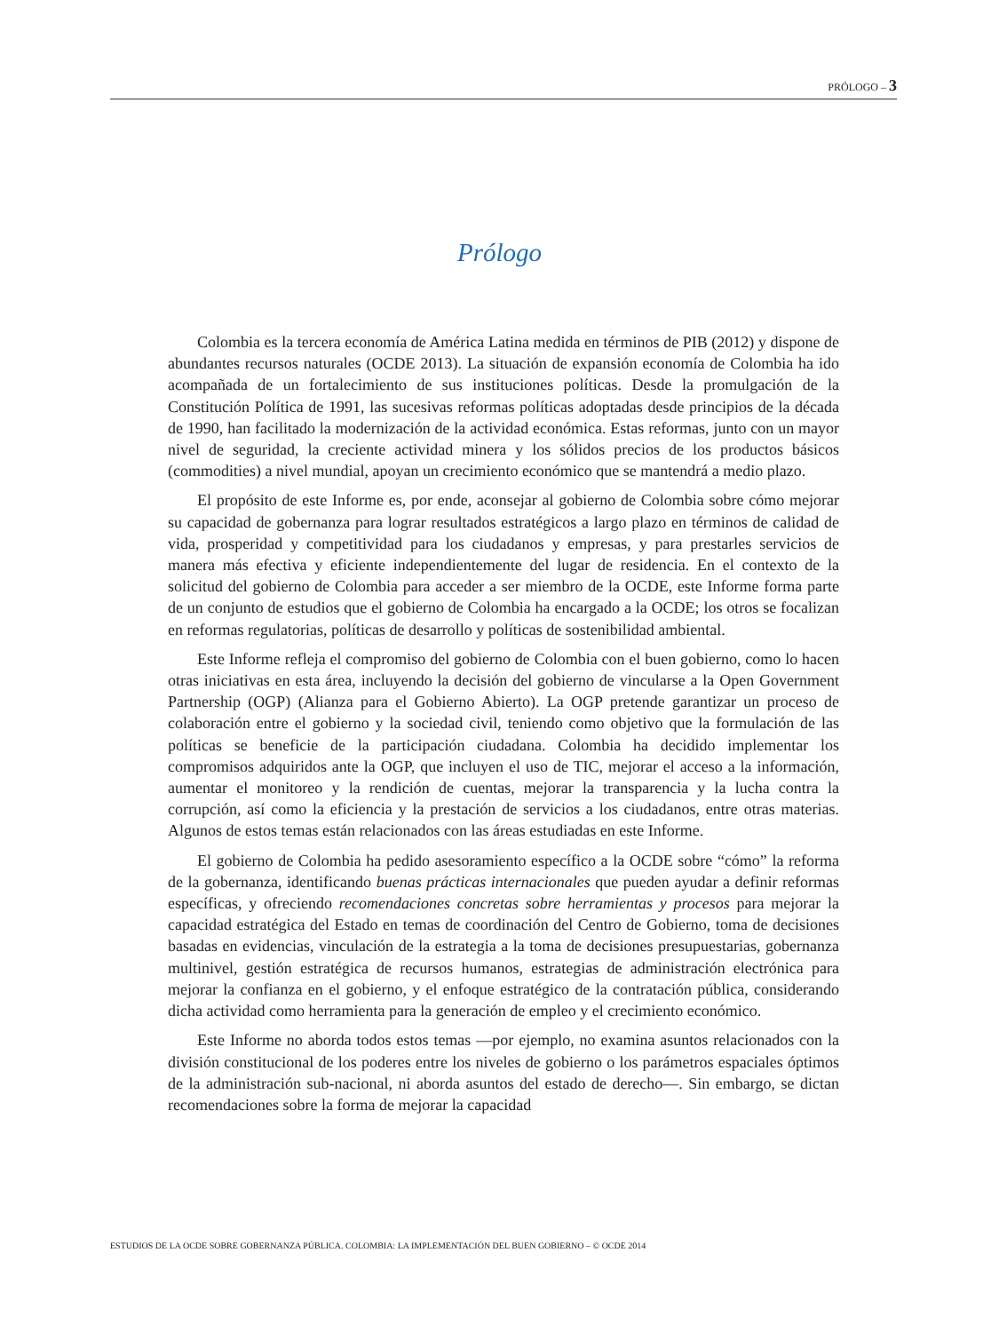PRÓLOGO – 3
Prólogo
Colombia es la tercera economía de América Latina medida en términos de PIB (2012) y dispone de abundantes recursos naturales (OCDE 2013). La situación de expansión economía de Colombia ha ido acompañada de un fortalecimiento de sus instituciones políticas. Desde la promulgación de la Constitución Política de 1991, las sucesivas reformas políticas adoptadas desde principios de la década de 1990, han facilitado la modernización de la actividad económica. Estas reformas, junto con un mayor nivel de seguridad, la creciente actividad minera y los sólidos precios de los productos básicos (commodities) a nivel mundial, apoyan un crecimiento económico que se mantendrá a medio plazo.
El propósito de este Informe es, por ende, aconsejar al gobierno de Colombia sobre cómo mejorar su capacidad de gobernanza para lograr resultados estratégicos a largo plazo en términos de calidad de vida, prosperidad y competitividad para los ciudadanos y empresas, y para prestarles servicios de manera más efectiva y eficiente independientemente del lugar de residencia. En el contexto de la solicitud del gobierno de Colombia para acceder a ser miembro de la OCDE, este Informe forma parte de un conjunto de estudios que el gobierno de Colombia ha encargado a la OCDE; los otros se focalizan en reformas regulatorias, políticas de desarrollo y políticas de sostenibilidad ambiental.
Este Informe refleja el compromiso del gobierno de Colombia con el buen gobierno, como lo hacen otras iniciativas en esta área, incluyendo la decisión del gobierno de vincularse a la Open Government Partnership (OGP) (Alianza para el Gobierno Abierto). La OGP pretende garantizar un proceso de colaboración entre el gobierno y la sociedad civil, teniendo como objetivo que la formulación de las políticas se beneficie de la participación ciudadana. Colombia ha decidido implementar los compromisos adquiridos ante la OGP, que incluyen el uso de TIC, mejorar el acceso a la información, aumentar el monitoreo y la rendición de cuentas, mejorar la transparencia y la lucha contra la corrupción, así como la eficiencia y la prestación de servicios a los ciudadanos, entre otras materias. Algunos de estos temas están relacionados con las áreas estudiadas en este Informe.
El gobierno de Colombia ha pedido asesoramiento específico a la OCDE sobre “cómo” la reforma de la gobernanza, identificando buenas prácticas internacionales que pueden ayudar a definir reformas específicas, y ofreciendo recomendaciones concretas sobre herramientas y procesos para mejorar la capacidad estratégica del Estado en temas de coordinación del Centro de Gobierno, toma de decisiones basadas en evidencias, vinculación de la estrategia a la toma de decisiones presupuestarias, gobernanza multinivel, gestión estratégica de recursos humanos, estrategias de administración electrónica para mejorar la confianza en el gobierno, y el enfoque estratégico de la contratación pública, considerando dicha actividad como herramienta para la generación de empleo y el crecimiento económico.
Este Informe no aborda todos estos temas —por ejemplo, no examina asuntos relacionados con la división constitucional de los poderes entre los niveles de gobierno o los parámetros espaciales óptimos de la administración sub-nacional, ni aborda asuntos del estado de derecho—. Sin embargo, se dictan recomendaciones sobre la forma de mejorar la capacidad
ESTUDIOS DE LA OCDE SOBRE GOBERNANZA PÚBLICA. COLOMBIA: LA IMPLEMENTACIÓN DEL BUEN GOBIERNO – © OCDE 2014